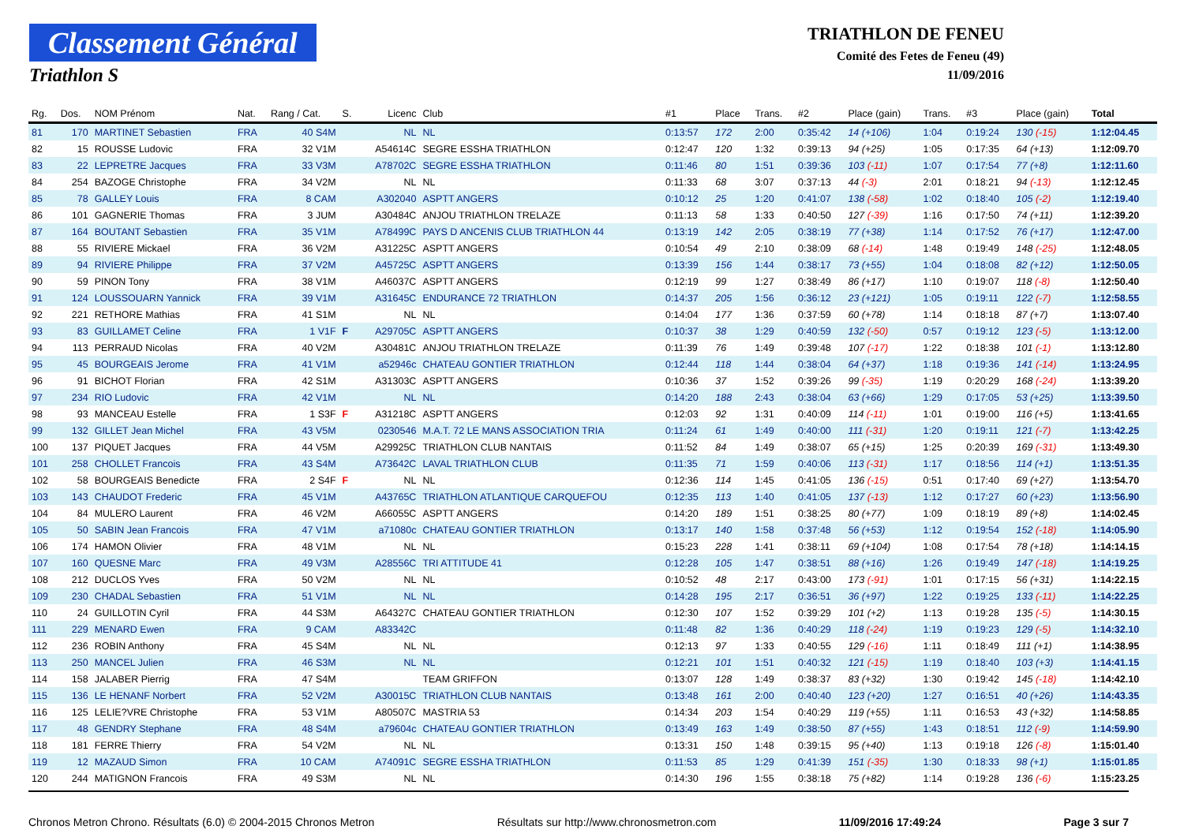Classement Général
Triathlon S
TRIATHLON DE FENEU
Comité des Fetes de Feneu (49)
11/09/2016
| Rg. | Dos. | NOM Prénom | Nat. | Rang / Cat. | S. | Licenc | Club | #1 | Place | Trans. | #2 | Place (gain) | Trans. | #3 | Place (gain) | Total |
| --- | --- | --- | --- | --- | --- | --- | --- | --- | --- | --- | --- | --- | --- | --- | --- | --- |
| 81 | 170 | MARTINET Sebastien | FRA | 40 S4M | | NL | NL | 0:13:57 | 172 | 2:00 | 0:35:42 | 14 (+106) | 1:04 | 0:19:24 | 130 (-15) | 1:12:04.45 |
| 82 | 15 | ROUSSE Ludovic | FRA | 32 V1M | | A54614C | SEGRE ESSHA TRIATHLON | 0:12:47 | 120 | 1:32 | 0:39:13 | 94 (+25) | 1:05 | 0:17:35 | 64 (+13) | 1:12:09.70 |
| 83 | 22 | LEPRETRE Jacques | FRA | 33 V3M | | A78702C | SEGRE ESSHA TRIATHLON | 0:11:46 | 80 | 1:51 | 0:39:36 | 103 (-11) | 1:07 | 0:17:54 | 77 (+8) | 1:12:11.60 |
| 84 | 254 | BAZOGE Christophe | FRA | 34 V2M | | NL | NL | 0:11:33 | 68 | 3:07 | 0:37:13 | 44 (-3) | 2:01 | 0:18:21 | 94 (-13) | 1:12:12.45 |
| 85 | 78 | GALLEY Louis | FRA | 8 CAM | | A302040 | ASPTT ANGERS | 0:10:12 | 25 | 1:20 | 0:41:07 | 138 (-58) | 1:02 | 0:18:40 | 105 (-2) | 1:12:19.40 |
| 86 | 101 | GAGNERIE Thomas | FRA | 3 JUM | | A30484C | ANJOU TRIATHLON TRELAZE | 0:11:13 | 58 | 1:33 | 0:40:50 | 127 (-39) | 1:16 | 0:17:50 | 74 (+11) | 1:12:39.20 |
| 87 | 164 | BOUTANT Sebastien | FRA | 35 V1M | | A78499C | PAYS D ANCENIS CLUB TRIATHLON 44 | 0:13:19 | 142 | 2:05 | 0:38:19 | 77 (+38) | 1:14 | 0:17:52 | 76 (+17) | 1:12:47.00 |
| 88 | 55 | RIVIERE Mickael | FRA | 36 V2M | | A31225C | ASPTT ANGERS | 0:10:54 | 49 | 2:10 | 0:38:09 | 68 (-14) | 1:48 | 0:19:49 | 148 (-25) | 1:12:48.05 |
| 89 | 94 | RIVIERE Philippe | FRA | 37 V2M | | A45725C | ASPTT ANGERS | 0:13:39 | 156 | 1:44 | 0:38:17 | 73 (+55) | 1:04 | 0:18:08 | 82 (+12) | 1:12:50.05 |
| 90 | 59 | PINON Tony | FRA | 38 V1M | | A46037C | ASPTT ANGERS | 0:12:19 | 99 | 1:27 | 0:38:49 | 86 (+17) | 1:10 | 0:19:07 | 118 (-8) | 1:12:50.40 |
| 91 | 124 | LOUSSOUARN Yannick | FRA | 39 V1M | | A31645C | ENDURANCE 72 TRIATHLON | 0:14:37 | 205 | 1:56 | 0:36:12 | 23 (+121) | 1:05 | 0:19:11 | 122 (-7) | 1:12:58.55 |
| 92 | 221 | RETHORE Mathias | FRA | 41 S1M | | NL | NL | 0:14:04 | 177 | 1:36 | 0:37:59 | 60 (+78) | 1:14 | 0:18:18 | 87 (+7) | 1:13:07.40 |
| 93 | 83 | GUILLAMET Celine | FRA | 1 V1F | F | A29705C | ASPTT ANGERS | 0:10:37 | 38 | 1:29 | 0:40:59 | 132 (-50) | 0:57 | 0:19:12 | 123 (-5) | 1:13:12.00 |
| 94 | 113 | PERRAUD Nicolas | FRA | 40 V2M | | A30481C | ANJOU TRIATHLON TRELAZE | 0:11:39 | 76 | 1:49 | 0:39:48 | 107 (-17) | 1:22 | 0:18:38 | 101 (-1) | 1:13:12.80 |
| 95 | 45 | BOURGEAIS Jerome | FRA | 41 V1M | | a52946c | CHATEAU GONTIER TRIATHLON | 0:12:44 | 118 | 1:44 | 0:38:04 | 64 (+37) | 1:18 | 0:19:36 | 141 (-14) | 1:13:24.95 |
| 96 | 91 | BICHOT Florian | FRA | 42 S1M | | A31303C | ASPTT ANGERS | 0:10:36 | 37 | 1:52 | 0:39:26 | 99 (-35) | 1:19 | 0:20:29 | 168 (-24) | 1:13:39.20 |
| 97 | 234 | RIO Ludovic | FRA | 42 V1M | | NL | NL | 0:14:20 | 188 | 2:43 | 0:38:04 | 63 (+66) | 1:29 | 0:17:05 | 53 (+25) | 1:13:39.50 |
| 98 | 93 | MANCEAU Estelle | FRA | 1 S3F | F | A31218C | ASPTT ANGERS | 0:12:03 | 92 | 1:31 | 0:40:09 | 114 (-11) | 1:01 | 0:19:00 | 116 (+5) | 1:13:41.65 |
| 99 | 132 | GILLET Jean Michel | FRA | 43 V5M | | 0230546 | M.A.T. 72 LE MANS ASSOCIATION TRIA | 0:11:24 | 61 | 1:49 | 0:40:00 | 111 (-31) | 1:20 | 0:19:11 | 121 (-7) | 1:13:42.25 |
| 100 | 137 | PIQUET Jacques | FRA | 44 V5M | | A29925C | TRIATHLON CLUB NANTAIS | 0:11:52 | 84 | 1:49 | 0:38:07 | 65 (+15) | 1:25 | 0:20:39 | 169 (-31) | 1:13:49.30 |
| 101 | 258 | CHOLLET Francois | FRA | 43 S4M | | A73642C | LAVAL TRIATHLON CLUB | 0:11:35 | 71 | 1:59 | 0:40:06 | 113 (-31) | 1:17 | 0:18:56 | 114 (+1) | 1:13:51.35 |
| 102 | 58 | BOURGEAIS Benedicte | FRA | 2 S4F | F | NL | NL | 0:12:36 | 114 | 1:45 | 0:41:05 | 136 (-15) | 0:51 | 0:17:40 | 69 (+27) | 1:13:54.70 |
| 103 | 143 | CHAUDOT Frederic | FRA | 45 V1M | | A43765C | TRIATHLON ATLANTIQUE CARQUEFOU | 0:12:35 | 113 | 1:40 | 0:41:05 | 137 (-13) | 1:12 | 0:17:27 | 60 (+23) | 1:13:56.90 |
| 104 | 84 | MULERO Laurent | FRA | 46 V2M | | A66055C | ASPTT ANGERS | 0:14:20 | 189 | 1:51 | 0:38:25 | 80 (+77) | 1:09 | 0:18:19 | 89 (+8) | 1:14:02.45 |
| 105 | 50 | SABIN Jean Francois | FRA | 47 V1M | | a71080c | CHATEAU GONTIER TRIATHLON | 0:13:17 | 140 | 1:58 | 0:37:48 | 56 (+53) | 1:12 | 0:19:54 | 152 (-18) | 1:14:05.90 |
| 106 | 174 | HAMON Olivier | FRA | 48 V1M | | NL | NL | 0:15:23 | 228 | 1:41 | 0:38:11 | 69 (+104) | 1:08 | 0:17:54 | 78 (+18) | 1:14:14.15 |
| 107 | 160 | QUESNE Marc | FRA | 49 V3M | | A28556C | TRI ATTITUDE 41 | 0:12:28 | 105 | 1:47 | 0:38:51 | 88 (+16) | 1:26 | 0:19:49 | 147 (-18) | 1:14:19.25 |
| 108 | 212 | DUCLOS Yves | FRA | 50 V2M | | NL | NL | 0:10:52 | 48 | 2:17 | 0:43:00 | 173 (-91) | 1:01 | 0:17:15 | 56 (+31) | 1:14:22.15 |
| 109 | 230 | CHADAL Sebastien | FRA | 51 V1M | | NL | NL | 0:14:28 | 195 | 2:17 | 0:36:51 | 36 (+97) | 1:22 | 0:19:25 | 133 (-11) | 1:14:22.25 |
| 110 | 24 | GUILLOTIN Cyril | FRA | 44 S3M | | A64327C | CHATEAU GONTIER TRIATHLON | 0:12:30 | 107 | 1:52 | 0:39:29 | 101 (+2) | 1:13 | 0:19:28 | 135 (-5) | 1:14:30.15 |
| 111 | 229 | MENARD Ewen | FRA | 9 CAM | | A83342C | | 0:11:48 | 82 | 1:36 | 0:40:29 | 118 (-24) | 1:19 | 0:19:23 | 129 (-5) | 1:14:32.10 |
| 112 | 236 | ROBIN Anthony | FRA | 45 S4M | | NL | NL | 0:12:13 | 97 | 1:33 | 0:40:55 | 129 (-16) | 1:11 | 0:18:49 | 111 (+1) | 1:14:38.95 |
| 113 | 250 | MANCEL Julien | FRA | 46 S3M | | NL | NL | 0:12:21 | 101 | 1:51 | 0:40:32 | 121 (-15) | 1:19 | 0:18:40 | 103 (+3) | 1:14:41.15 |
| 114 | 158 | JALABER Pierrig | FRA | 47 S4M | | | TEAM GRIFFON | 0:13:07 | 128 | 1:49 | 0:38:37 | 83 (+32) | 1:30 | 0:19:42 | 145 (-18) | 1:14:42.10 |
| 115 | 136 | LE HENANF Norbert | FRA | 52 V2M | | A30015C | TRIATHLON CLUB NANTAIS | 0:13:48 | 161 | 2:00 | 0:40:40 | 123 (+20) | 1:27 | 0:16:51 | 40 (+26) | 1:14:43.35 |
| 116 | 125 | LELIE?VRE Christophe | FRA | 53 V1M | | A80507C | MASTRIA 53 | 0:14:34 | 203 | 1:54 | 0:40:29 | 119 (+55) | 1:11 | 0:16:53 | 43 (+32) | 1:14:58.85 |
| 117 | 48 | GENDRY Stephane | FRA | 48 S4M | | a79604c | CHATEAU GONTIER TRIATHLON | 0:13:49 | 163 | 1:49 | 0:38:50 | 87 (+55) | 1:43 | 0:18:51 | 112 (-9) | 1:14:59.90 |
| 118 | 181 | FERRE Thierry | FRA | 54 V2M | | NL | NL | 0:13:31 | 150 | 1:48 | 0:39:15 | 95 (+40) | 1:13 | 0:19:18 | 126 (-8) | 1:15:01.40 |
| 119 | 12 | MAZAUD Simon | FRA | 10 CAM | | A74091C | SEGRE ESSHA TRIATHLON | 0:11:53 | 85 | 1:29 | 0:41:39 | 151 (-35) | 1:30 | 0:18:33 | 98 (+1) | 1:15:01.85 |
| 120 | 244 | MATIGNON Francois | FRA | 49 S3M | | NL | NL | 0:14:30 | 196 | 1:55 | 0:38:18 | 75 (+82) | 1:14 | 0:19:28 | 136 (-6) | 1:15:23.25 |
Chronos Metron Chrono. Résultats (6.0) © 2004-2015 Chronos Metron Résultats sur http://www.chronosmetron.com 11/09/2016 17:49:24 Page 3 sur 7